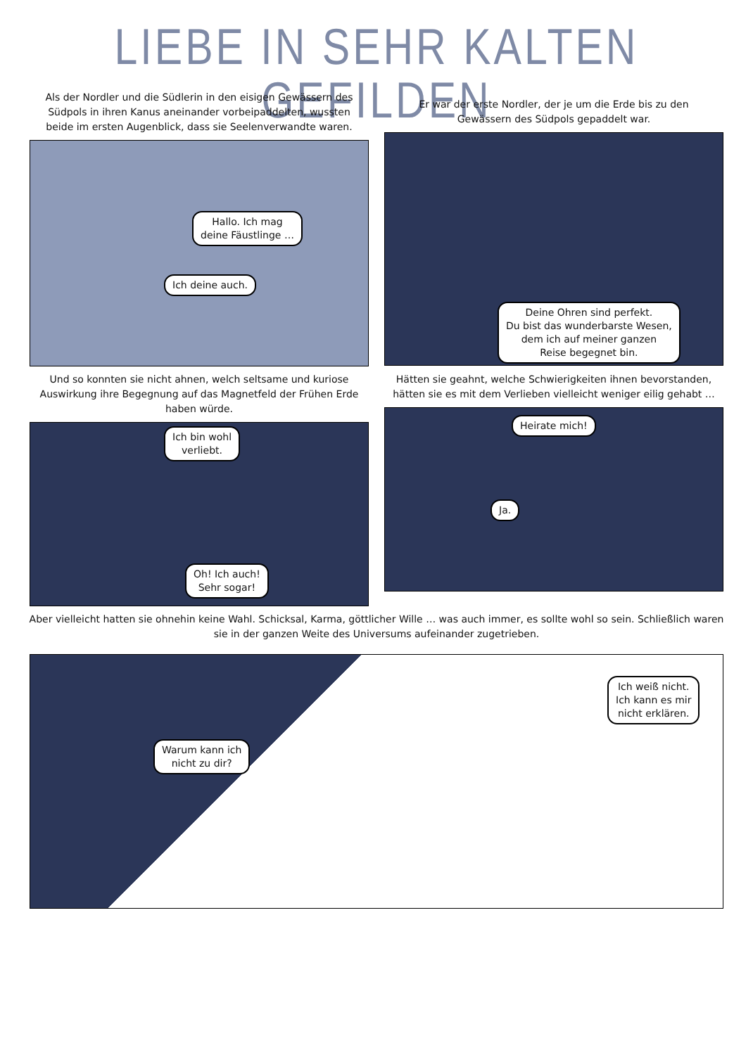LIEBE IN SEHR KALTEN GEFILDEN
Als der Nordler und die Südlerin in den eisigen Gewässern des Südpols in ihren Kanus aneinander vorbeipaddelten, wussten beide im ersten Augenblick, dass sie Seelenverwandte waren.
Hallo. Ich mag
deine Fäustlinge …
Ich deine auch.
Er war der erste Nordler, der je um die Erde bis zu den Gewässern des Südpols gepaddelt war.
Deine Ohren sind perfekt.
Du bist das wunderbarste Wesen,
dem ich auf meiner ganzen
Reise begegnet bin.
Und so konnten sie nicht ahnen, welch seltsame und kuriose Auswirkung ihre Begegnung auf das Magnetfeld der Frühen Erde haben würde.
Ich bin wohl
verliebt.
Oh! Ich auch!
Sehr sogar!
Hätten sie geahnt, welche Schwierigkeiten ihnen bevorstanden, hätten sie es mit dem Verlieben vielleicht weniger eilig gehabt …
Heirate mich!
Ja.
Aber vielleicht hatten sie ohnehin keine Wahl. Schicksal, Karma, göttlicher Wille … was auch immer, es sollte wohl so sein. Schließlich waren sie in der ganzen Weite des Universums aufeinander zugetrieben.
Warum kann ich
nicht zu dir?
Ich weiß nicht.
Ich kann es mir
nicht erklären.